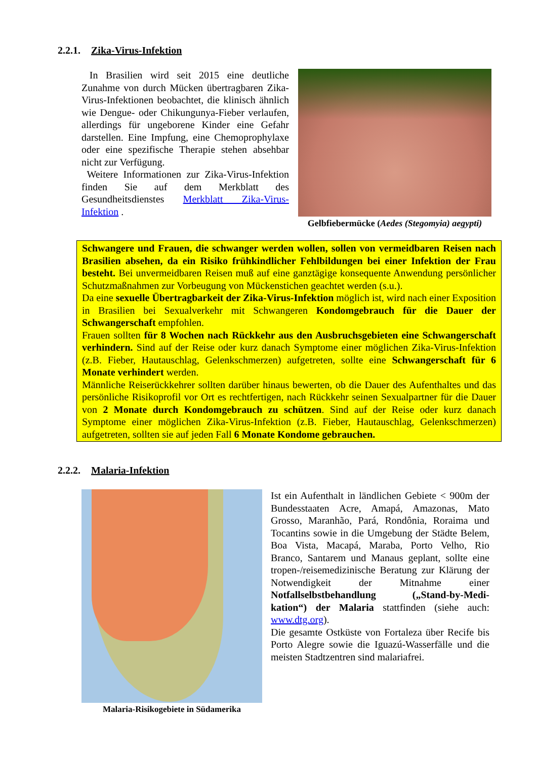2.2.1. Zika-Virus-Infektion
In Brasilien wird seit 2015 eine deutliche Zunahme von durch Mücken übertragbaren Zika-Virus-Infektionen beobachtet, die klinisch ähnlich wie Dengue- oder Chikungunya-Fieber verlaufen, allerdings für ungeborene Kinder eine Gefahr darstellen. Eine Impfung, eine Chemoprophylaxe oder eine spezifische Therapie stehen absehbar nicht zur Verfügung.
Weitere Informationen zur Zika-Virus-Infektion finden Sie auf dem Merkblatt des Gesundheitsdienstes Merkblatt Zika-Virus-Infektion .
Gelbfiebermücke (Aedes (Stegomyia) aegypti)
Schwangere und Frauen, die schwanger werden wollen, sollen von vermeidbaren Reisen nach Brasilien absehen, da ein Risiko frühkindlicher Fehlbildungen bei einer Infektion der Frau besteht. Bei unvermeidbaren Reisen muß auf eine ganztägige konsequente Anwendung persönlicher Schutzmaßnahmen zur Vorbeugung von Mückenstichen geachtet werden (s.u.).
Da eine sexuelle Übertragbarkeit der Zika-Virus-Infektion möglich ist, wird nach einer Exposition in Brasilien bei Sexualverkehr mit Schwangeren Kondomgebrauch für die Dauer der Schwangerschaft empfohlen.
Frauen sollten für 8 Wochen nach Rückkehr aus den Ausbruchsgebieten eine Schwangerschaft verhindern. Sind auf der Reise oder kurz danach Symptome einer möglichen Zika-Virus-Infektion (z.B. Fieber, Hautauschlag, Gelenkschmerzen) aufgetreten, sollte eine Schwangerschaft für 6 Monate verhindert werden.
Männliche Reiserückkehrer sollten darüber hinaus bewerten, ob die Dauer des Aufenthaltes und das persönliche Risikoprofil vor Ort es rechtfertigen, nach Rückkehr seinen Sexualpartner für die Dauer von 2 Monate durch Kondomgebrauch zu schützen. Sind auf der Reise oder kurz danach Symptome einer möglichen Zika-Virus-Infektion (z.B. Fieber, Hautauschlag, Gelenkschmerzen) aufgetreten, sollten sie auf jeden Fall 6 Monate Kondome gebrauchen.
2.2.2. Malaria-Infektion
Malaria-Risikogebiete in Südamerika
Ist ein Aufenthalt in ländlichen Gebiete < 900m der Bundesstaaten Acre, Amapá, Amazonas, Mato Grosso, Maranhão, Pará, Rondônia, Roraima und Tocantins sowie in die Umgebung der Städte Belem, Boa Vista, Macapá, Maraba, Porto Velho, Rio Branco, Santarem und Manaus geplant, sollte eine tropen-/reisemedizinische Beratung zur Klärung der Notwendigkeit der Mitnahme einer Notfallselbstbehandlung („Stand-by-Medi-kation“) der Malaria stattfinden (siehe auch: www.dtg.org).
Die gesamte Ostküste von Fortaleza über Recife bis Porto Alegre sowie die Iguazú-Wasserfälle und die meisten Stadtzentren sind malariafrei.